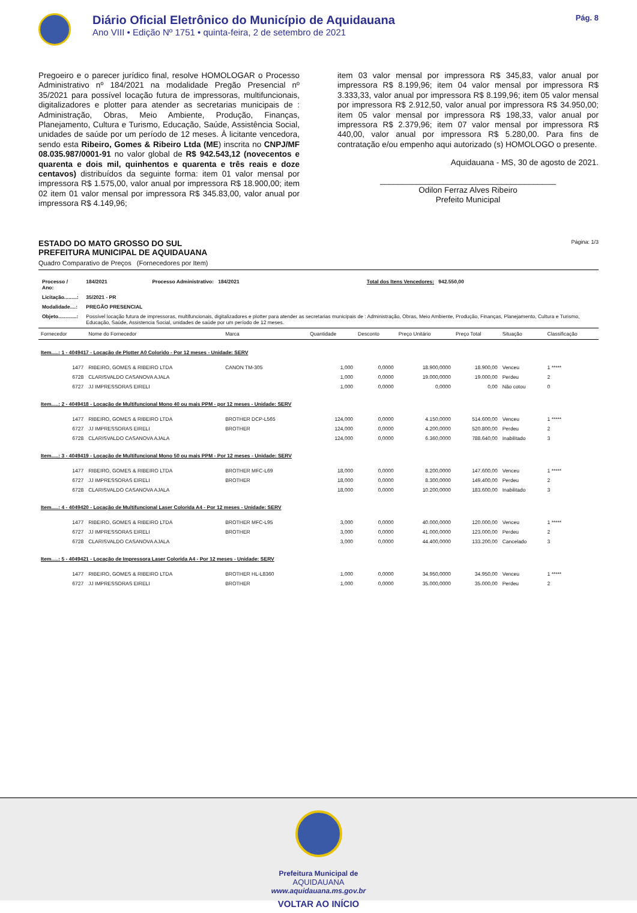Diário Oficial Eletrônico do Município de Aquidauana
Ano VIII • Edição Nº 1751 • quinta-feira, 2 de setembro de 2021
Pág. 8
Pregoeiro e o parecer jurídico final, resolve HOMOLOGAR o Processo Administrativo nº 184/2021 na modalidade Pregão Presencial nº 35/2021 para possível locação futura de impressoras, multifuncionais, digitalizadores e plotter para atender as secretarias municipais de : Administração, Obras, Meio Ambiente, Produção, Finanças, Planejamento, Cultura e Turismo, Educação, Saúde, Assistência Social, unidades de saúde por um período de 12 meses. À licitante vencedora, sendo esta Ribeiro, Gomes & Ribeiro Ltda (ME) inscrita no CNPJ/MF 08.035.987/0001-91 no valor global de R$ 942.543,12 (novecentos e quarenta e dois mil, quinhentos e quarenta e três reais e doze centavos) distribuídos da seguinte forma: item 01 valor mensal por impressora R$ 1.575,00, valor anual por impressora R$ 18.900,00; item 02 item 01 valor mensal por impressora R$ 345.83,00, valor anual por impressora R$ 4.149,96;
item 03 valor mensal por impressora R$ 345,83, valor anual por impressora R$ 8.199,96; item 04 valor mensal por impressora R$ 3.333,33, valor anual por impressora R$ 8.199,96; item 05 valor mensal por impressora R$ 2.912,50, valor anual por impressora R$ 34.950,00; item 05 valor mensal por impressora R$ 198,33, valor anual por impressora R$ 2.379,96; item 07 valor mensal por impressora R$ 440,00, valor anual por impressora R$ 5.280,00. Para fins de contratação e/ou empenho aqui autorizado (s) HOMOLOGO o presente.
Aquidauana - MS, 30 de agosto de 2021.
_______________________________________
Odilon Ferraz Alves Ribeiro
Prefeito Municipal
ESTADO DO MATO GROSSO DO SUL
PREFEITURA MUNICIPAL DE AQUIDAUANA
Página: 1/3
Quadro Comparativo de Preços (Fornecedores por Item)
| Processo / Ano: | 184/2021 | Processo Administrativo: 184/2021 | Total dos Itens Vencedores: 942.550,00 |
| Licitação.........: | 35/2021 - PR | | |
| Modalidade....: | PREGÃO PRESENCIAL | | |
| Objeto.............: | Possível locação futura de impressoras, multifuncionais, digitalizadores e plotter para atender as secretarias municipais de : Administração, Obras, Meio Ambiente, Produção, Finanças, Planejamento, Cultura e Turismo, Educação, Saúde, Assistencia Social, unidades de saúde por um período de 12 meses. | | |
| Fornecedor | Nome do Fornecedor | Marca | Quantidade | Desconto | Preço Unitário | Preço Total | Situação | Classificação |
| --- | --- | --- | --- | --- | --- | --- | --- | --- |
| Item.....: 1 - 4049417 - Locação de Plotter A0 Colorido - Por 12 meses - Unidade: SERV | | | | | | | | |
| 1477 | RIBEIRO, GOMES & RIBEIRO LTDA | CANON TM-305 | 1,000 | 0,0000 | 18.900,0000 | 18.900,00 | Venceu | 1 ***** |
| 6728 | CLARISVALDO CASANOVA AJALA | | 1,000 | 0,0000 | 19.000,0000 | 19.000,00 | Perdeu | 2 |
| 6727 | JJ IMPRESSORAS EIRELI | | 1,000 | 0,0000 | 0,0000 | 0,00 | Não cotou | 0 |
| Item.....: 2 - 4049418 - Locação de Multifuncional Mono 40 ou mais PPM - por 12 meses - Unidade: SERV | | | | | | | | |
| 1477 | RIBEIRO, GOMES & RIBEIRO LTDA | BROTHER DCP-L565 | 124,000 | 0,0000 | 4.150,0000 | 514.600,00 | Venceu | 1 ***** |
| 6727 | JJ IMPRESSORAS EIRELI | BROTHER | 124,000 | 0,0000 | 4.200,0000 | 520.800,00 | Perdeu | 2 |
| 6728 | CLARISVALDO CASANOVA AJALA | | 124,000 | 0,0000 | 6.360,0000 | 788.640,00 | Inabilitado | 3 |
| Item.....: 3 - 4049419 - Locação de Multifuncional Mono 50 ou mais PPM - Por 12 meses - Unidade: SERV | | | | | | | | |
| 1477 | RIBEIRO, GOMES & RIBEIRO LTDA | BROTHER MFC-L69 | 18,000 | 0,0000 | 8.200,0000 | 147.600,00 | Venceu | 1 ***** |
| 6727 | JJ IMPRESSORAS EIRELI | BROTHER | 18,000 | 0,0000 | 8.300,0000 | 149.400,00 | Perdeu | 2 |
| 6728 | CLARISVALDO CASANOVA AJALA | | 18,000 | 0,0000 | 10.200,0000 | 183.600,00 | Inabilitado | 3 |
| Item.....: 4 - 4049420 - Locação de Multifuncional Laser Colorida A4 - Por 12 meses - Unidade: SERV | | | | | | | | |
| 1477 | RIBEIRO, GOMES & RIBEIRO LTDA | BROTHER MFC-L95 | 3,000 | 0,0000 | 40.000,0000 | 120.000,00 | Venceu | 1 ***** |
| 6727 | JJ IMPRESSORAS EIRELI | BROTHER | 3,000 | 0,0000 | 41.000,0000 | 123.000,00 | Perdeu | 2 |
| 6728 | CLARISVALDO CASANOVA AJALA | | 3,000 | 0,0000 | 44.400,0000 | 133.200,00 | Cancelado | 3 |
| Item.....: 5 - 4049421 - Locação de Impressora Laser Colorida A4 - Por 12 meses - Unidade: SERV | | | | | | | | |
| 1477 | RIBEIRO, GOMES & RIBEIRO LTDA | BROTHER HL-L8360 | 1,000 | 0,0000 | 34.950,0000 | 34.950,00 | Venceu | 1 ***** |
| 6727 | JJ IMPRESSORAS EIRELI | BROTHER | 1,000 | 0,0000 | 35.000,0000 | 35.000,00 | Perdeu | 2 |
Prefeitura Municipal de
AQUIDAUANA
www.aquidauana.ms.gov.br
VOLTAR AO INÍCIO